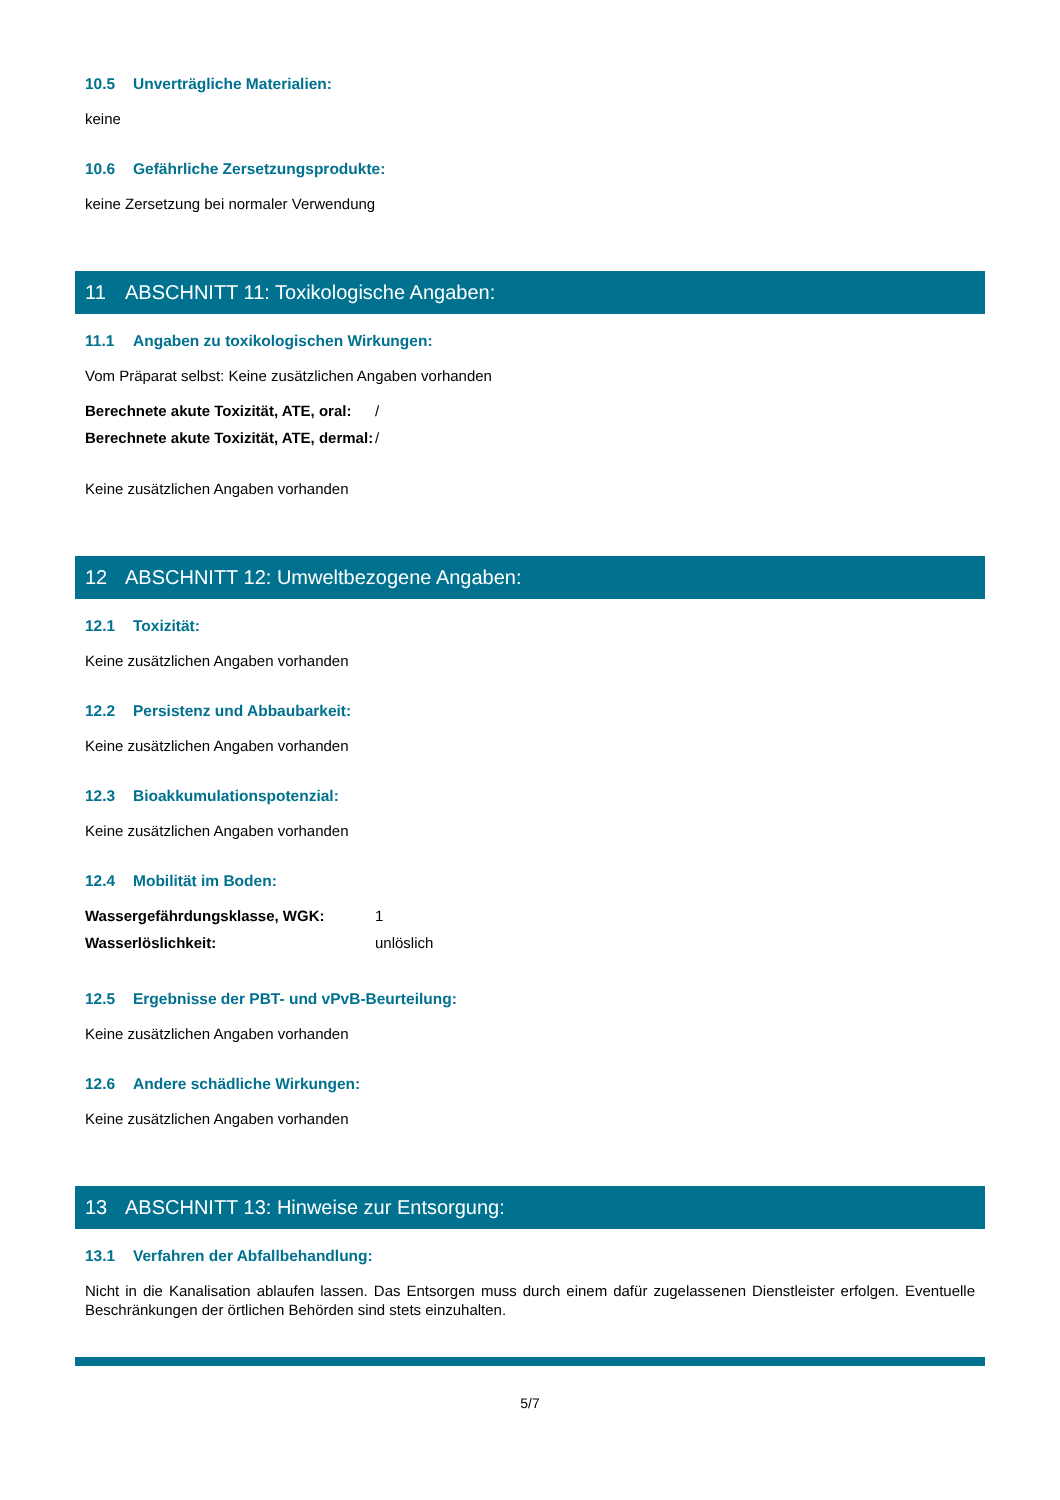10.5 Unverträgliche Materialien:
keine
10.6 Gefährliche Zersetzungsprodukte:
keine Zersetzung bei normaler Verwendung
11 ABSCHNITT 11: Toxikologische Angaben:
11.1 Angaben zu toxikologischen Wirkungen:
Vom Präparat selbst: Keine zusätzlichen Angaben vorhanden
Berechnete akute Toxizität, ATE, oral: /
Berechnete akute Toxizität, ATE, dermal: /
Keine zusätzlichen Angaben vorhanden
12 ABSCHNITT 12: Umweltbezogene Angaben:
12.1 Toxizität:
Keine zusätzlichen Angaben vorhanden
12.2 Persistenz und Abbaubarkeit:
Keine zusätzlichen Angaben vorhanden
12.3 Bioakkumulationspotenzial:
Keine zusätzlichen Angaben vorhanden
12.4 Mobilität im Boden:
Wassergefährdungsklasse, WGK: 1
Wasserlöslichkeit: unlöslich
12.5 Ergebnisse der PBT- und vPvB-Beurteilung:
Keine zusätzlichen Angaben vorhanden
12.6 Andere schädliche Wirkungen:
Keine zusätzlichen Angaben vorhanden
13 ABSCHNITT 13: Hinweise zur Entsorgung:
13.1 Verfahren der Abfallbehandlung:
Nicht in die Kanalisation ablaufen lassen. Das Entsorgen muss durch einem dafür zugelassenen Dienstleister erfolgen. Eventuelle Beschränkungen der örtlichen Behörden sind stets einzuhalten.
5/7